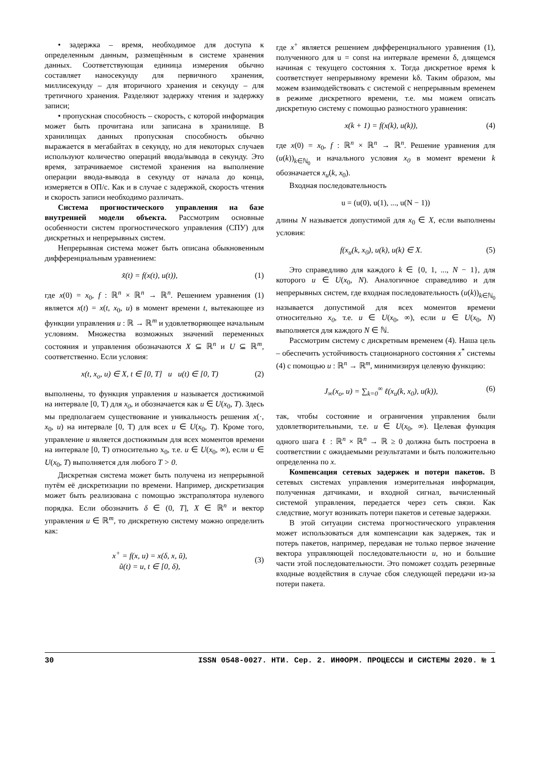• задержка – время, необходимое для доступа к определенным данным, размещённым в системе хранения данных. Соответствующая единица измерения обычно составляет наносекунду для первичного хранения, миллисекунду – для вторичного хранения и секунду – для третичного хранения. Разделяют задержку чтения и задержку записи;
• пропускная способность – скорость, с которой информация может быть прочитана или записана в хранилище. В хранилищах данных пропускная способность обычно выражается в мегабайтах в секунду, но для некоторых случаев используют количество операций ввода/вывода в секунду. Это время, затрачиваемое системой хранения на выполнение операции ввода-вывода в секунду от начала до конца, измеряется в ОП/с. Как и в случае с задержкой, скорость чтения и скорость записи необходимо различать.
Система прогностического управления на базе внутренней модели объекта. Рассмотрим основные особенности систем прогностического управления (СПУ) для дискретных и непрерывных систем.
Непрерывная система может быть описана обыкновенным дифференциальным уравнением:
x̃(t) = f(x(t), u(t)), (1)
где x(0) = x<sub>0</sub>, f : ℝ<sup>n</sup> × ℝ<sup>n</sup> → ℝ<sup>n</sup>. Решением уравнения (1) является x(t) = x(t, x<sub>0</sub>, u) в момент времени t, вытекающее из функции управления u : ℝ → ℝ<sup>m</sup> и удовлетворяющее начальным условиям. Множества возможных значений переменных состояния и управления обозначаются X ⊆ ℝ<sup>n</sup> и U ⊆ ℝ<sup>m</sup>, соответственно. Если условия:
x(t, x<sub>o</sub>, u) ∈ X, t ∈ [0, T] u u(t) ∈ [0, T) (2)
выполнены, то функция управления u называется достижимой на интервале [0, T) для x<sub>0</sub>, и обозначается как u ∈ U(x<sub>0</sub>, T). Здесь мы предполагаем существование и уникальность решения x(·, x<sub>0</sub>, u) на интервале [0, T) для всех u ∈ U(x<sub>0</sub>, T). Кроме того, управление u является достижимым для всех моментов времени на интервале [0, T) относительно x<sub>0</sub>, т.е. u ∈ U(x<sub>0</sub>, ∞), если u ∈ U(x<sub>0</sub>, T) выполняется для любого T > 0.
Дискретная система может быть получена из непрерывной путём её дискретизации по времени. Например, дискретизация может быть реализована с помощью экстраполятора нулевого порядка. Если обозначить δ ∈ (0, T], X ∈ ℝ<sup>n</sup> и вектор управления u ∈ ℝ<sup>m</sup>, то дискретную систему можно определить как:
x<sup>+</sup> = f(x, u) = x(δ, x, ũ),
ũ(t) = u, t ∈ [0, δ), (3)
где x<sup>+</sup> является решением дифференциального уравнения (1), полученного для u = const на интервале времени δ, длящемся начиная с текущего состояния x. Тогда дискретное время k соответствует непрерывному времени kδ. Таким образом, мы можем взаимодействовать с системой с непрерывным временем в режиме дискретного времени, т.е. мы можем описать дискретную систему с помощью разностного уравнения:
x(k + 1) = f(x(k), u(k)), (4)
где x(0) = x<sub>0</sub>, f : ℝ<sup>n</sup> × ℝ<sup>n</sup> → ℝ<sup>n</sup>. Решение уравнения для (u(k))<sub>k∈ℕ<sub>0</sub></sub> и начального условия x<sub>0</sub> в момент времени k обозначается x<sub>u</sub>(k, x<sub>0</sub>).
Входная последовательность
u = (u(0), u(1), ..., u(N − 1))
длины N называется допустимой для x<sub>0</sub> ∈ X, если выполнены условия:
f(x<sub>u</sub>(k, x<sub>0</sub>), u(k), u(k) ∈ X. (5)
Это справедливо для каждого k ∈ {0, 1, ..., N − 1}, для которого u ∈ U(x<sub>0</sub>, N). Аналогичное справедливо и для непрерывных систем, где входная последовательность (u(k))<sub>k∈ℕ<sub>0</sub></sub> называется допустимой для всех моментов времени относительно x<sub>0</sub>, т.е. u ∈ U(x<sub>0</sub>, ∞), если u ∈ U(x<sub>0</sub>, N) выполняется для каждого N ∈ ℕ.
Рассмотрим систему с дискретным временем (4). Наша цель – обеспечить устойчивость стационарного состояния x<sup>*</sup> системы (4) с помощью u : ℝ<sup>n</sup> → ℝ<sup>m</sup>, минимизируя целевую функцию:
J<sub>∞</sub>(x<sub>o</sub>, u) = ∑<sub>k=0</sub><sup>∞</sup> ℓ(x<sub>u</sub>(k, x<sub>0</sub>), u(k)), (6)
так, чтобы состояние и ограничения управления были удовлетворительными, т.е. u ∈ U(x<sub>0</sub>, ∞). Целевая функция одного шага ℓ : ℝ<sup>n</sup> × ℝ<sup>n</sup> → ℝ ≥ 0 должна быть построена в соответствии с ожидаемыми результатами и быть положительно определенна по x.
Компенсация сетевых задержек и потери пакетов. В сетевых системах управления измерительная информация, полученная датчиками, и входной сигнал, вычисленный системой управления, передается через сеть связи. Как следствие, могут возникать потери пакетов и сетевые задержки.
В этой ситуации система прогностического управления может использоваться для компенсации как задержек, так и потерь пакетов, например, передавая не только первое значение вектора управляющей последовательности u, но и большие части этой последовательности. Это поможет создать резервные входные воздействия в случае сбоя следующей передачи из-за потери пакета.
30 ISSN 0548-0027. НТИ. Сер. 2. ИНФОРМ. ПРОЦЕССЫ И СИСТЕМЫ 2020. № 1